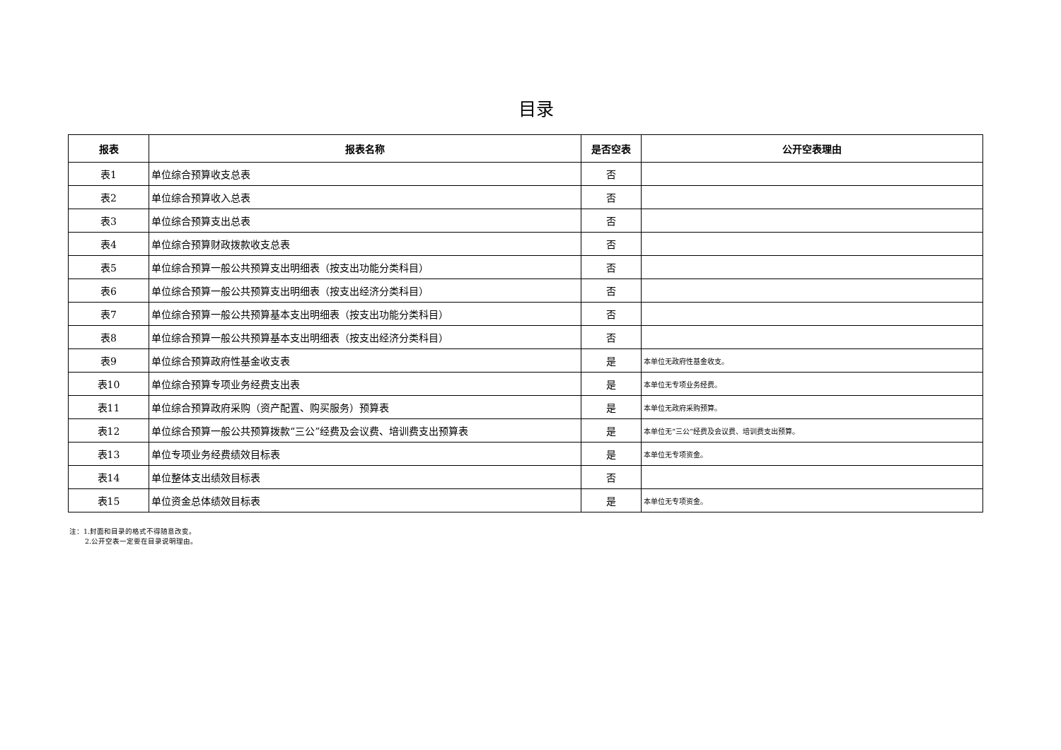目录
| 报表 | 报表名称 | 是否空表 | 公开空表理由 |
| --- | --- | --- | --- |
| 表1 | 单位综合预算收支总表 | 否 | |
| 表2 | 单位综合预算收入总表 | 否 | |
| 表3 | 单位综合预算支出总表 | 否 | |
| 表4 | 单位综合预算财政拨款收支总表 | 否 | |
| 表5 | 单位综合预算一般公共预算支出明细表（按支出功能分类科目） | 否 | |
| 表6 | 单位综合预算一般公共预算支出明细表（按支出经济分类科目） | 否 | |
| 表7 | 单位综合预算一般公共预算基本支出明细表（按支出功能分类科目） | 否 | |
| 表8 | 单位综合预算一般公共预算基本支出明细表（按支出经济分类科目） | 否 | |
| 表9 | 单位综合预算政府性基金收支表 | 是 | 本单位无政府性基金收支。 |
| 表10 | 单位综合预算专项业务经费支出表 | 是 | 本单位无专项业务经费。 |
| 表11 | 单位综合预算政府采购（资产配置、购买服务）预算表 | 是 | 本单位无政府采购预算。 |
| 表12 | 单位综合预算一般公共预算拨款“三公”经费及会议费、培训费支出预算表 | 是 | 本单位无“三公”经费及会议费、培训费支出预算。 |
| 表13 | 单位专项业务经费绩效目标表 | 是 | 本单位无专项资金。 |
| 表14 | 单位整体支出绩效目标表 | 否 | |
| 表15 | 单位资金总体绩效目标表 | 是 | 本单位无专项资金。 |
注：1.封面和目录的格式不得随意改变。
2.公开空表一定要在目录说明理由。